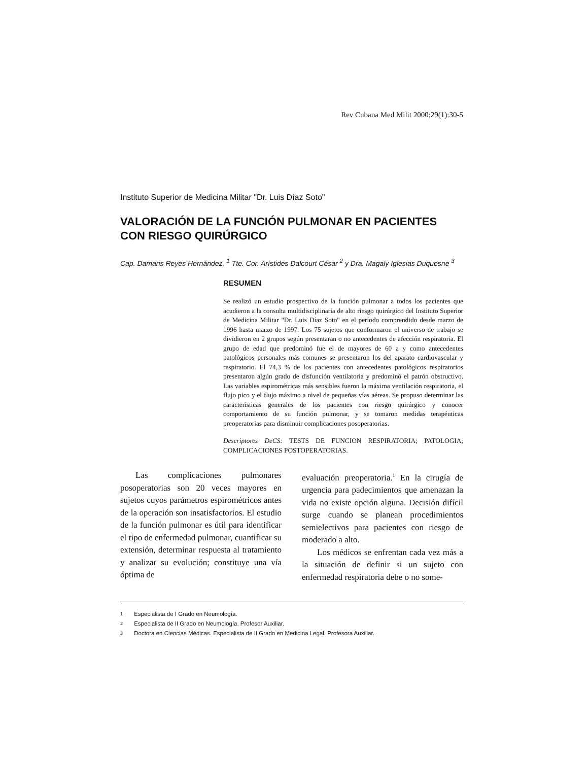Rev Cubana Med Milit 2000;29(1):30-5
Instituto Superior de Medicina Militar "Dr. Luis Díaz Soto"
VALORACIÓN DE LA FUNCIÓN PULMONAR EN PACIENTES
CON RIESGO QUIRÚRGICO
Cap. Damaris Reyes Hernández, <sup>1</sup> Tte. Cor. Arístides Dalcourt César <sup>2</sup> y Dra. Magaly Iglesias Duquesne <sup>3</sup>
RESUMEN
Se realizó un estudio prospectivo de la función pulmonar a todos los pacientes que acudieron a la consulta multidisciplinaria de alto riesgo quirúrgico del Instituto Superior de Medicina Militar "Dr. Luis Díaz Soto" en el período comprendido desde marzo de 1996 hasta marzo de 1997. Los 75 sujetos que conformaron el universo de trabajo se dividieron en 2 grupos según presentaran o no antecedentes de afección respiratoria. El grupo de edad que predominó fue el de mayores de 60 a y como antecedentes patológicos personales más comunes se presentaron los del aparato cardiovascular y respiratorio. El 74,3 % de los pacientes con antecedentes patológicos respiratorios presentaron algún grado de disfunción ventilatoria y predominó el patrón obstructivo. Las variables espirométricas más sensibles fueron la máxima ventilación respiratoria, el flujo pico y el flujo máximo a nivel de pequeñas vías aéreas. Se propuso determinar las características generales de los pacientes con riesgo quirúrgico y conocer comportamiento de su función pulmonar, y se tomaron medidas terapéuticas preoperatorias para disminuir complicaciones posoperatorias.
Descriptores DeCS: TESTS DE FUNCION RESPIRATORIA; PATOLOGIA; COMPLICACIONES POSTOPERATORIAS.
Las complicaciones pulmonares posoperatorias son 20 veces mayores en sujetos cuyos parámetros espirométricos antes de la operación son insatisfactorios. El estudio de la función pulmonar es útil para identificar el tipo de enfermedad pulmonar, cuantificar su extensión, determinar respuesta al tratamiento y analizar su evolución; constituye una vía óptima de
evaluación preoperatoria.<sup>1</sup> En la cirugía de urgencia para padecimientos que amenazan la vida no existe opción alguna. Decisión difícil surge cuando se planean procedimientos semielectivos para pacientes con riesgo de moderado a alto.
Los médicos se enfrentan cada vez más a la situación de definir si un sujeto con enfermedad respiratoria debe o no some-
1 Especialista de I Grado en Neumología.
2 Especialista de II Grado en Neumología. Profesor Auxiliar.
3 Doctora en Ciencias Médicas. Especialista de II Grado en Medicina Legal. Profesora Auxiliar.